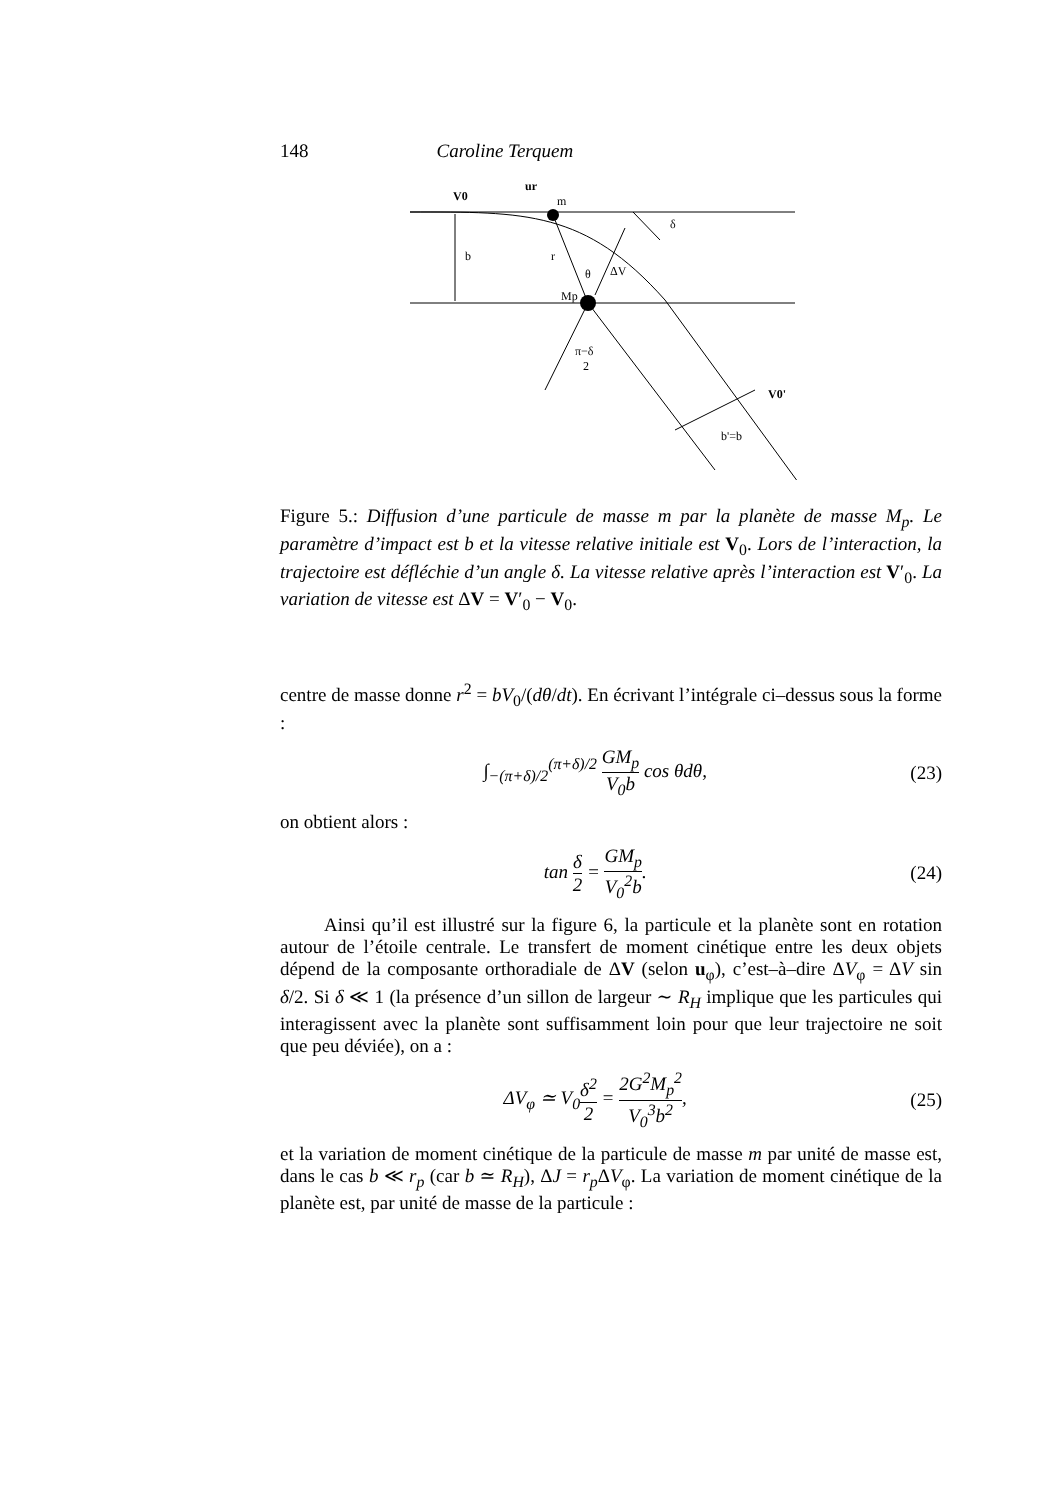148 Caroline Terquem
V0
ur
m
δ
b
r
θ
ΔV
Mp
π−δ
2
V0'
b'=b
Figure 5.: Diffusion d’une particule de masse m par la planète de masse M<sub>p</sub>. Le paramètre d’impact est b et la vitesse relative initiale est V<sub>0</sub>. Lors de l’interaction, la trajectoire est défléchie d’un angle δ. La vitesse relative après l’interaction est V′<sub>0</sub>. La variation de vitesse est ΔV = V′<sub>0</sub> − V<sub>0</sub>.
centre de masse donne r<sup>2</sup> = bV<sub>0</sub>/(dθ/dt). En écrivant l’intégrale ci–dessus sous la forme :
∫<sub>−(π+δ)/2</sub><sup>(π+δ)/2</sup> GM<sub>p</sub> V<sub>0</sub>b cos θdθ, (23)
on obtient alors :
tan δ 2 = GM<sub>p</sub> V<sub>0</sub><sup>2</sup>b. (24)
Ainsi qu’il est illustré sur la figure 6, la particule et la planète sont en rotation autour de l’étoile centrale. Le transfert de moment cinétique entre les deux objets dépend de la composante orthoradiale de ΔV (selon u<sub>φ</sub>), c’est–à–dire ΔV<sub>φ</sub> = ΔV sin δ/2. Si δ ≪ 1 (la présence d’un sillon de largeur ∼ R<sub>H</sub> implique que les particules qui interagissent avec la planète sont suffisamment loin pour que leur trajectoire ne soit que peu déviée), on a :
ΔV<sub>φ</sub> ≃ V<sub>0</sub>δ<sup>2</sup> 2 = 2G<sup>2</sup>M<sub>p</sub><sup>2</sup> V<sub>0</sub><sup>3</sup>b<sup>2</sup>, (25)
et la variation de moment cinétique de la particule de masse m par unité de masse est, dans le cas b ≪ r<sub>p</sub> (car b ≃ R<sub>H</sub>), ΔJ = r<sub>p</sub> ΔV<sub>φ</sub>. La variation de moment cinétique de la planète est, par unité de masse de la particule :